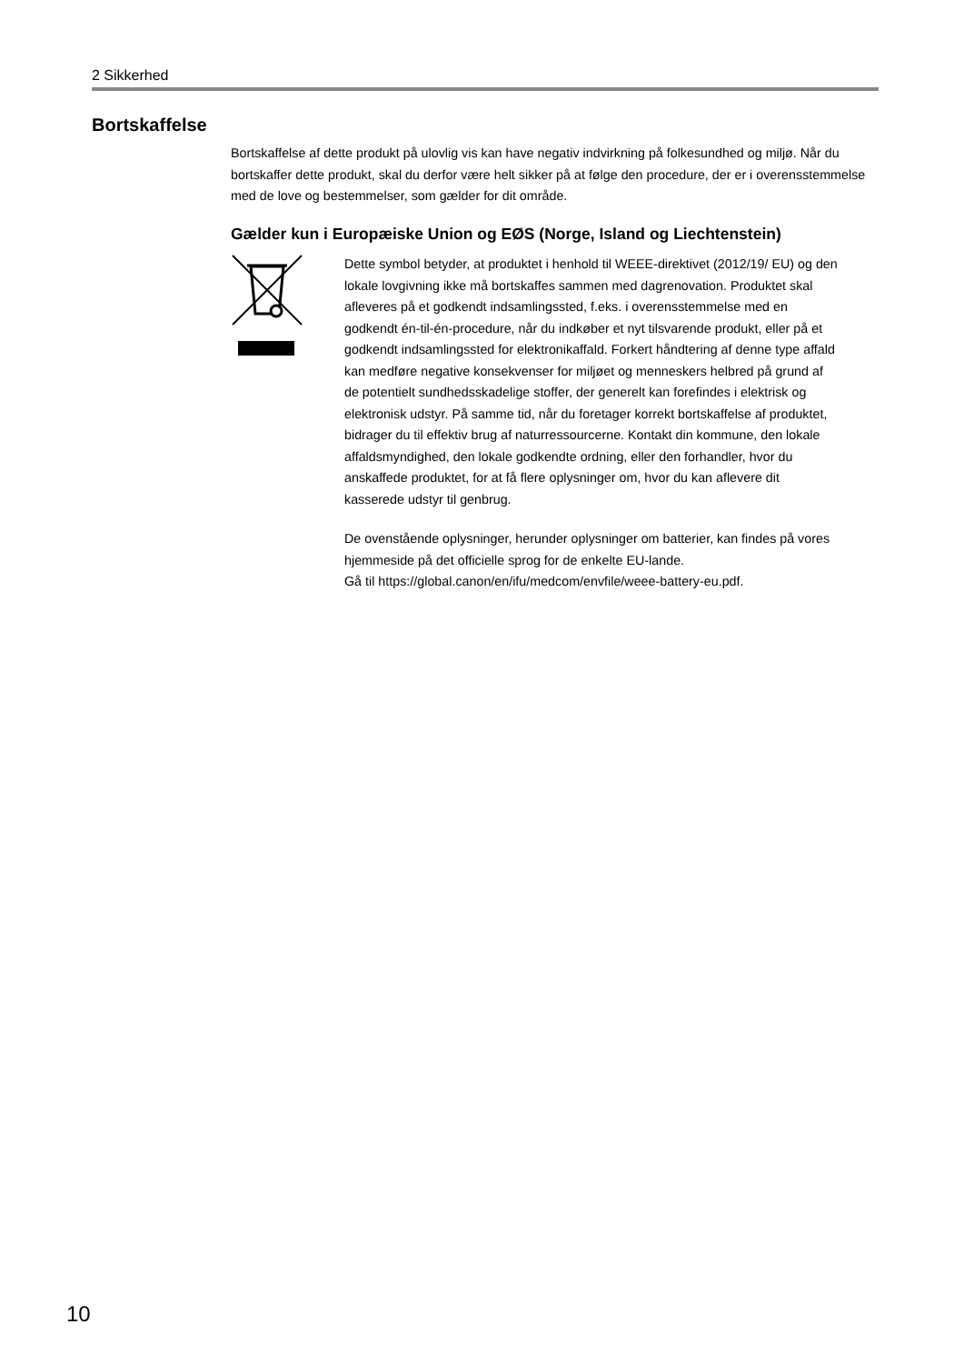2 Sikkerhed
Bortskaffelse
Bortskaffelse af dette produkt på ulovlig vis kan have negativ indvirkning på folkesundhed og miljø. Når du bortskaffer dette produkt, skal du derfor være helt sikker på at følge den procedure, der er i overensstemmelse med de love og bestemmelser, som gælder for dit område.
Gælder kun i Europæiske Union og EØS (Norge, Island og Liechtenstein)
Dette symbol betyder, at produktet i henhold til WEEE-direktivet (2012/19/ EU) og den lokale lovgivning ikke må bortskaffes sammen med dagrenovation. Produktet skal afleveres på et godkendt indsamlingssted, f.eks. i overensstemmelse med en godkendt én-til-én-procedure, når du indkøber et nyt tilsvarende produkt, eller på et godkendt indsamlingssted for elektronikaffald. Forkert håndtering af denne type affald kan medføre negative konsekvenser for miljøet og menneskers helbred på grund af de potentielt sundhedsskadelige stoffer, der generelt kan forefindes i elektrisk og elektronisk udstyr. På samme tid, når du foretager korrekt bortskaffelse af produktet, bidrager du til effektiv brug af naturressourcerne. Kontakt din kommune, den lokale affaldsmyndighed, den lokale godkendte ordning, eller den forhandler, hvor du anskaffede produktet, for at få flere oplysninger om, hvor du kan aflevere dit kasserede udstyr til genbrug.
De ovenstående oplysninger, herunder oplysninger om batterier, kan findes på vores hjemmeside på det officielle sprog for de enkelte EU-lande.
Gå til https://global.canon/en/ifu/medcom/envfile/weee-battery-eu.pdf.
10